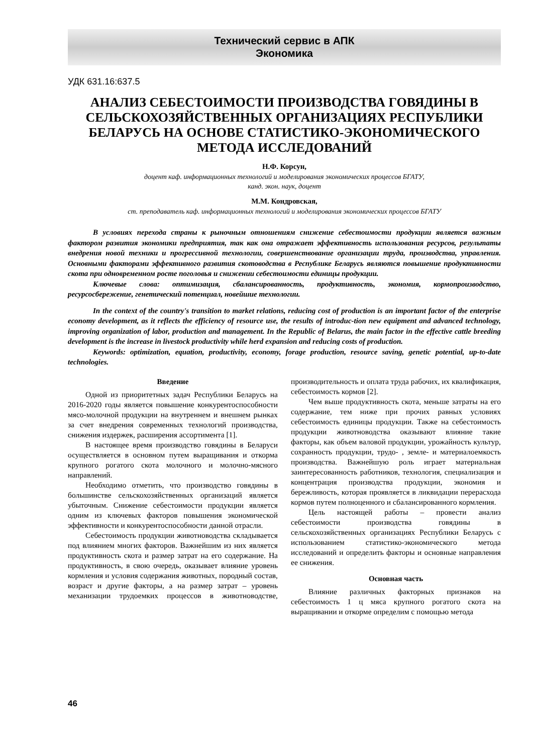Технический сервис в АПК
Экономика
УДК 631.16:637.5
АНАЛИЗ СЕБЕСТОИМОСТИ ПРОИЗВОДСТВА ГОВЯДИНЫ В СЕЛЬСКОХОЗЯЙСТВЕННЫХ ОРГАНИЗАЦИЯХ РЕСПУБЛИКИ БЕЛАРУСЬ НА ОСНОВЕ СТАТИСТИКО-ЭКОНОМИЧЕСКОГО МЕТОДА ИССЛЕДОВАНИЙ
Н.Ф. Корсун,
доцент каф. информационных технологий и моделирования экономических процессов БГАТУ,
канд. экон. наук, доцент
М.М. Кондровская,
ст. преподаватель каф. информационных технологий и моделирования экономических процессов БГАТУ
В условиях перехода страны к рыночным отношениям снижение себестоимости продукции является важным фактором развития экономики предприятия, так как она отражает эффективность использования ресурсов, результаты внедрения новой техники и прогрессивной технологии, совершенствование организации труда, производства, управления. Основными факторами эффективного развития скотоводства в Республике Беларусь являются повышение продуктивности скота при одновременном росте поголовья и снижении себестоимости единицы продукции.
Ключевые слова: оптимизация, сбалансированность, продуктивность, экономия, кормопроизводство, ресурсосбережение, генетический потенциал, новейшие технологии.
In the context of the country's transition to market relations, reducing cost of production is an important factor of the enterprise economy development, as it reflects the efficiency of resource use, the results of introduc-tion new equipment and advanced technology, improving organization of labor, production and management. In the Republic of Belarus, the main factor in the effective cattle breeding development is the increase in livestock productivity while herd expansion and reducing costs of production.
Keywords: optimization, equation, productivity, economy, forage production, resource saving, genetic potential, up-to-date technologies.
Введение
Одной из приоритетных задач Республики Беларусь на 2016-2020 годы является повышение конкурентоспособности мясо-молочной продукции на внутреннем и внешнем рынках за счет внедрения современных технологий производства, снижения издержек, расширения ассортимента [1].
В настоящее время производство говядины в Беларуси осуществляется в основном путем выращивания и откорма крупного рогатого скота молочного и молочно-мясного направлений.
Необходимо отметить, что производство говядины в большинстве сельскохозяйственных организаций является убыточным. Снижение себестоимости продукции является одним из ключевых факторов повышения экономической эффективности и конкурентоспособности данной отрасли.
Себестоимость продукции животноводства складывается под влиянием многих факторов. Важнейшим из них является продуктивность скота и размер затрат на его содержание. На продуктивность, в свою очередь, оказывает влияние уровень кормления и условия содержания животных, породный состав, возраст и другие факторы, а на размер затрат – уровень механизации трудоемких процессов в животноводстве, производительность и оплата труда рабочих, их квалификация, себестоимость кормов [2].
Чем выше продуктивность скота, меньше затраты на его содержание, тем ниже при прочих равных условиях себестоимость единицы продукции. Также на себестоимость продукции животноводства оказывают влияние такие факторы, как объем валовой продукции, урожайность культур, сохранность продукции, трудо- , земле- и материалоемкость производства. Важнейшую роль играет материальная заинтересованность работников, технология, специализация и концентрация производства продукции, экономия и бережливость, которая проявляется в ликвидации перерасхода кормов путем полноценного и сбалансированного кормления.
Цель настоящей работы – провести анализ себестоимости производства говядины в сельскохозяйственных организациях Республики Беларусь с использованием статистико-экономического метода исследований и определить факторы и основные направления ее снижения.
Основная часть
Влияние различных факторных признаков на себестоимость 1 ц мяса крупного рогатого скота на выращивании и откорме определим с помощью метода
46